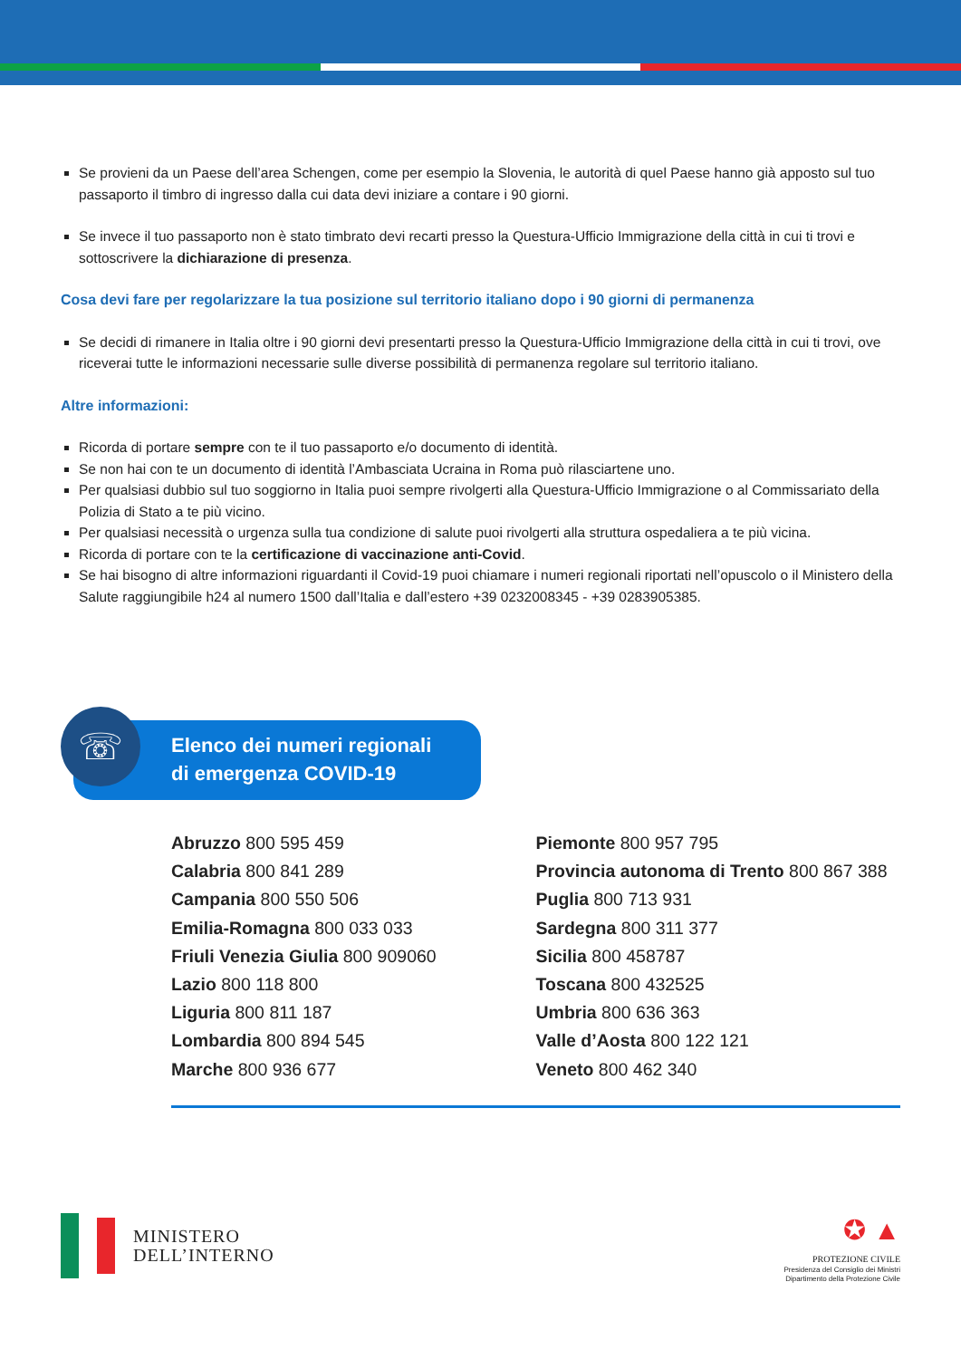Se provieni da un Paese dell’area Schengen, come per esempio la Slovenia, le autorità di quel Paese hanno già apposto sul tuo passaporto il timbro di ingresso dalla cui data devi iniziare a contare i 90 giorni.
Se invece il tuo passaporto non è stato timbrato devi recarti presso la Questura-Ufficio Immigrazione della città in cui ti trovi e sottoscrivere la dichiarazione di presenza.
Cosa devi fare per regolarizzare la tua posizione sul territorio italiano dopo i 90 giorni di permanenza
Se decidi di rimanere in Italia oltre i 90 giorni devi presentarti presso la Questura-Ufficio Immigrazione della città in cui ti trovi, ove riceverai tutte le informazioni necessarie sulle diverse possibilità di permanenza regolare sul territorio italiano.
Altre informazioni:
Ricorda di portare sempre con te il tuo passaporto e/o documento di identità.
Se non hai con te un documento di identità l’Ambasciata Ucraina in Roma può rilasciartene uno.
Per qualsiasi dubbio sul tuo soggiorno in Italia puoi sempre rivolgerti alla Questura-Ufficio Immigrazione o al Commissariato della Polizia di Stato a te più vicino.
Per qualsiasi necessità o urgenza sulla tua condizione di salute puoi rivolgerti alla struttura ospedaliera a te più vicina.
Ricorda di portare con te la certificazione di vaccinazione anti-Covid.
Se hai bisogno di altre informazioni riguardanti il Covid-19 puoi chiamare i numeri regionali riportati nell’opuscolo o il Ministero della Salute raggiungibile h24 al numero 1500 dall’Italia e dall’estero +39 0232008345 - +39 0283905385.
Elenco dei numeri regionali
di emergenza COVID-19
☏
Abruzzo 800 595 459
Calabria 800 841 289
Campania 800 550 506
Emilia-Romagna 800 033 033
Friuli Venezia Giulia 800 909060
Lazio 800 118 800
Liguria 800 811 187
Lombardia 800 894 545
Marche 800 936 677
Piemonte 800 957 795
Provincia autonoma di Trento 800 867 388
Puglia 800 713 931
Sardegna 800 311 377
Sicilia 800 458787
Toscana 800 432525
Umbria 800 636 363
Valle d’Aosta 800 122 121
Veneto 800 462 340
MINISTERO
DELL’INTERNO
✪ ▲
PROTEZIONE CIVILE
Presidenza del Consiglio dei Ministri
Dipartimento della Protezione Civile